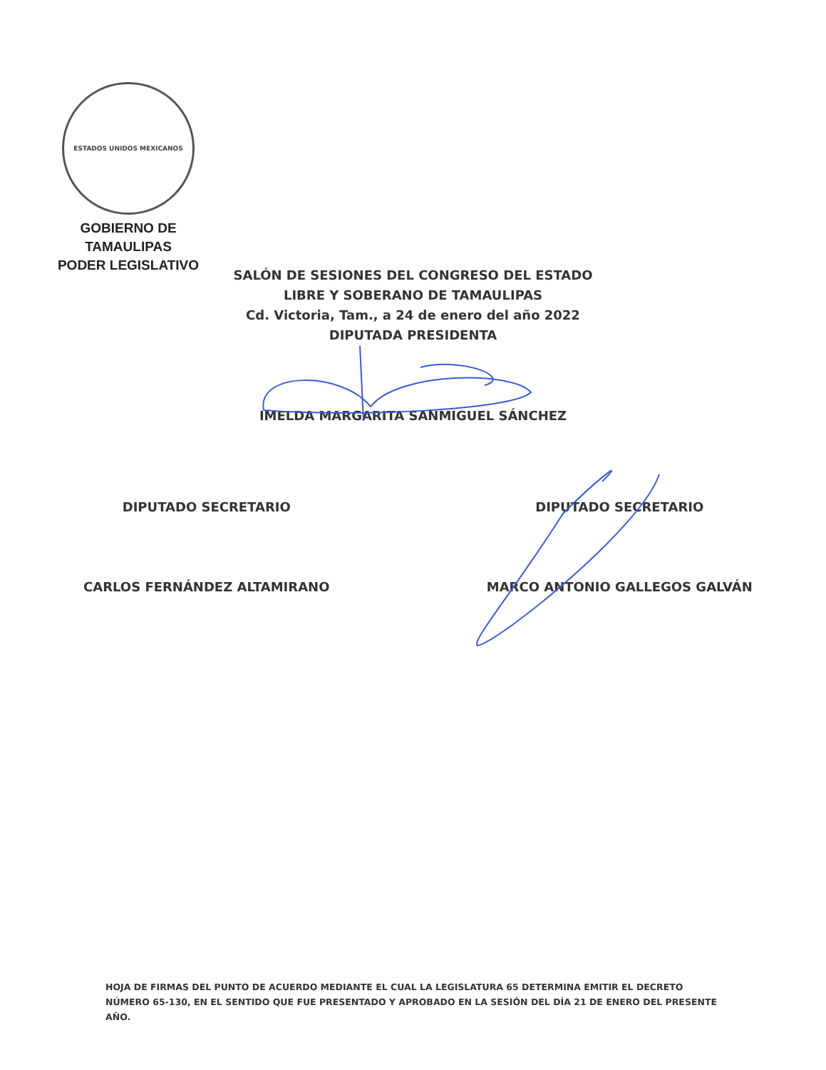ESTADOS UNIDOS MEXICANOS
GOBIERNO DE TAMAULIPAS
PODER LEGISLATIVO
SALÓN DE SESIONES DEL CONGRESO DEL ESTADO
LIBRE Y SOBERANO DE TAMAULIPAS
Cd. Victoria, Tam., a 24 de enero del año 2022
DIPUTADA PRESIDENTA
IMELDA MARGARITA SANMIGUEL SÁNCHEZ
DIPUTADO SECRETARIO DIPUTADO SECRETARIO
CARLOS FERNÁNDEZ ALTAMIRANO MARCO ANTONIO GALLEGOS GALVÁN
HOJA DE FIRMAS DEL PUNTO DE ACUERDO MEDIANTE EL CUAL LA LEGISLATURA 65 DETERMINA EMITIR EL DECRETO NÚMERO 65-130, EN EL SENTIDO QUE FUE PRESENTADO Y APROBADO EN LA SESIÓN DEL DÍA 21 DE ENERO DEL PRESENTE AÑO.